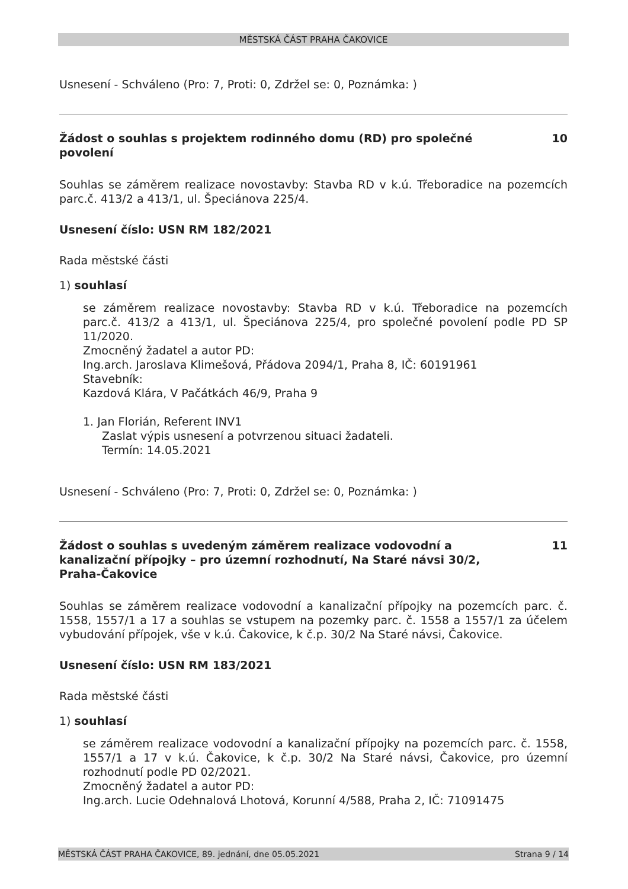MĚSTSKÁ ČÁST PRAHA ČAKOVICE
Usnesení - Schváleno (Pro: 7, Proti: 0, Zdržel se: 0, Poznámka: )
Žádost o souhlas s projektem rodinného domu (RD) pro společné povolení 10
Souhlas se záměrem realizace novostavby: Stavba RD v k.ú. Třeboradice na pozemcích parc.č. 413/2 a 413/1, ul. Špeciánova 225/4.
Usnesení číslo: USN RM 182/2021
Rada městské části
1) souhlasí
se záměrem realizace novostavby: Stavba RD v k.ú. Třeboradice na pozemcích parc.č. 413/2 a 413/1, ul. Špeciánova 225/4, pro společné povolení podle PD SP 11/2020.
Zmocněný žadatel a autor PD:
Ing.arch. Jaroslava Klimešová, Přádova 2094/1, Praha 8, IČ: 60191961
Stavebník:
Kazdová Klára, V Pačátkách 46/9, Praha 9
1. Jan Florián, Referent INV1
Zaslat výpis usnesení a potvrzenou situaci žadateli.
Termín: 14.05.2021
Usnesení - Schváleno (Pro: 7, Proti: 0, Zdržel se: 0, Poznámka: )
Žádost o souhlas s uvedeným záměrem realizace vodovodní a kanalizační přípojky – pro územní rozhodnutí, Na Staré návsi 30/2, Praha-Čakovice 11
Souhlas se záměrem realizace vodovodní a kanalizační přípojky na pozemcích parc. č. 1558, 1557/1 a 17 a souhlas se vstupem na pozemky parc. č. 1558 a 1557/1 za účelem vybudování přípojek, vše v k.ú. Čakovice, k č.p. 30/2 Na Staré návsi, Čakovice.
Usnesení číslo: USN RM 183/2021
Rada městské části
1) souhlasí
se záměrem realizace vodovodní a kanalizační přípojky na pozemcích parc. č. 1558, 1557/1 a 17 v k.ú. Čakovice, k č.p. 30/2 Na Staré návsi, Čakovice, pro územní rozhodnutí podle PD 02/2021.
Zmocněný žadatel a autor PD:
Ing.arch. Lucie Odehnalová Lhotová, Korunní 4/588, Praha 2, IČ: 71091475
MĚSTSKÁ ČÁST PRAHA ČAKOVICE, 89. jednání, dne 05.05.2021 Strana 9 / 14